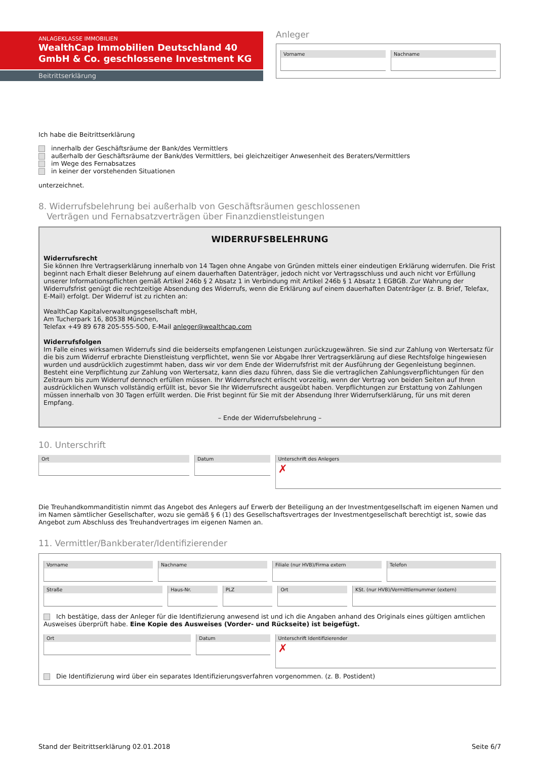ANLAGEKLASSE IMMOBILIEN
WealthCap Immobilien Deutschland 40 GmbH & Co. geschlossene Investment KG
Beitrittserklärung
Anleger
Vorname Nachname
Ich habe die Beitrittserklärung
innerhalb der Geschäftsräume der Bank/des Vermittlers
außerhalb der Geschäftsräume der Bank/des Vermittlers, bei gleichzeitiger Anwesenheit des Beraters/Vermittlers
im Wege des Fernabsatzes
in keiner der vorstehenden Situationen
unterzeichnet.
8. Widerrufsbelehrung bei außerhalb von Geschäftsräumen geschlossenen
Verträgen und Fernabsatzverträgen über Finanzdienstleistungen
WIDERRUFSBELEHRUNG
Widerrufsrecht
Sie können Ihre Vertragserklärung innerhalb von 14 Tagen ohne Angabe von Gründen mittels einer eindeutigen Erklärung widerrufen. Die Frist beginnt nach Erhalt dieser Belehrung auf einem dauerhaften Datenträger, jedoch nicht vor Vertragsschluss und auch nicht vor Erfüllung unserer Informationspflichten gemäß Artikel 246b § 2 Absatz 1 in Verbindung mit Artikel 246b § 1 Absatz 1 EGBGB. Zur Wahrung der Widerrufsfrist genügt die rechtzeitige Absendung des Widerrufs, wenn die Erklärung auf einem dauerhaften Datenträger (z. B. Brief, Telefax, E-Mail) erfolgt. Der Widerruf ist zu richten an:
WealthCap Kapitalverwaltungsgesellschaft mbH,
Am Tucherpark 16, 80538 München,
Telefax +49 89 678 205-555-500, E-Mail anleger@wealthcap.com
Widerrufsfolgen
Im Falle eines wirksamen Widerrufs sind die beiderseits empfangenen Leistungen zurückzugewähren. Sie sind zur Zahlung von Wertersatz für die bis zum Widerruf erbrachte Dienstleistung verpflichtet, wenn Sie vor Abgabe Ihrer Vertragserklärung auf diese Rechtsfolge hingewiesen wurden und ausdrücklich zugestimmt haben, dass wir vor dem Ende der Widerrufsfrist mit der Ausführung der Gegenleistung beginnen. Besteht eine Verpflichtung zur Zahlung von Wertersatz, kann dies dazu führen, dass Sie die vertraglichen Zahlungsverpflichtungen für den Zeitraum bis zum Widerruf dennoch erfüllen müssen. Ihr Widerrufsrecht erlischt vorzeitig, wenn der Vertrag von beiden Seiten auf Ihren ausdrücklichen Wunsch vollständig erfüllt ist, bevor Sie Ihr Widerrufsrecht ausgeübt haben. Verpflichtungen zur Erstattung von Zahlungen müssen innerhalb von 30 Tagen erfüllt werden. Die Frist beginnt für Sie mit der Absendung Ihrer Widerrufserklärung, für uns mit deren Empfang.
– Ende der Widerrufsbelehrung –
10. Unterschrift
Ort Datum
Unterschrift des Anlegers
✗
Die Treuhandkommanditistin nimmt das Angebot des Anlegers auf Erwerb der Beteiligung an der Investmentgesellschaft im eigenen Namen und im Namen sämtlicher Gesellschafter, wozu sie gemäß § 6 (1) des Gesellschaftsvertrages der Investmentgesellschaft berechtigt ist, sowie das Angebot zum Abschluss des Treuhandvertrages im eigenen Namen an.
11. Vermittler/Bankberater/Identifizierender
Vorname Nachname Filiale (nur HVB)/Firma extern Telefon
Straße Haus-Nr. PLZ Ort KSt. (nur HVB)/Vermittlernummer (extern)
Ich bestätige, dass der Anleger für die Identifizierung anwesend ist und ich die Angaben anhand des Originals eines gültigen amtlichen Ausweises überprüft habe. Eine Kopie des Ausweises (Vorder- und Rückseite) ist beigefügt.
Ort Datum
Unterschrift Identifizierender
✗
Die Identifizierung wird über ein separates Identifizierungsverfahren vorgenommen. (z. B. Postident)
Stand der Beitrittserklärung 02.01.2018 Seite 6/7